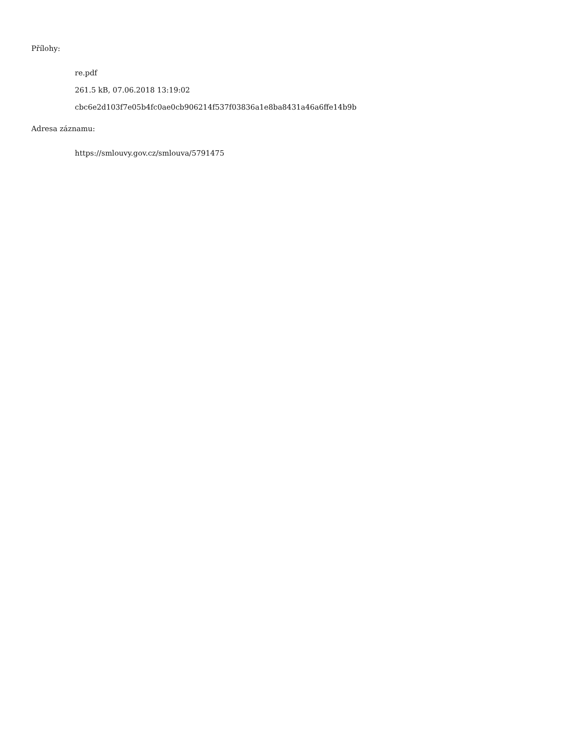Přílohy:
re.pdf
261.5 kB, 07.06.2018 13:19:02
cbc6e2d103f7e05b4fc0ae0cb906214f537f03836a1e8ba8431a46a6ffe14b9b
Adresa záznamu:
https://smlouvy.gov.cz/smlouva/5791475